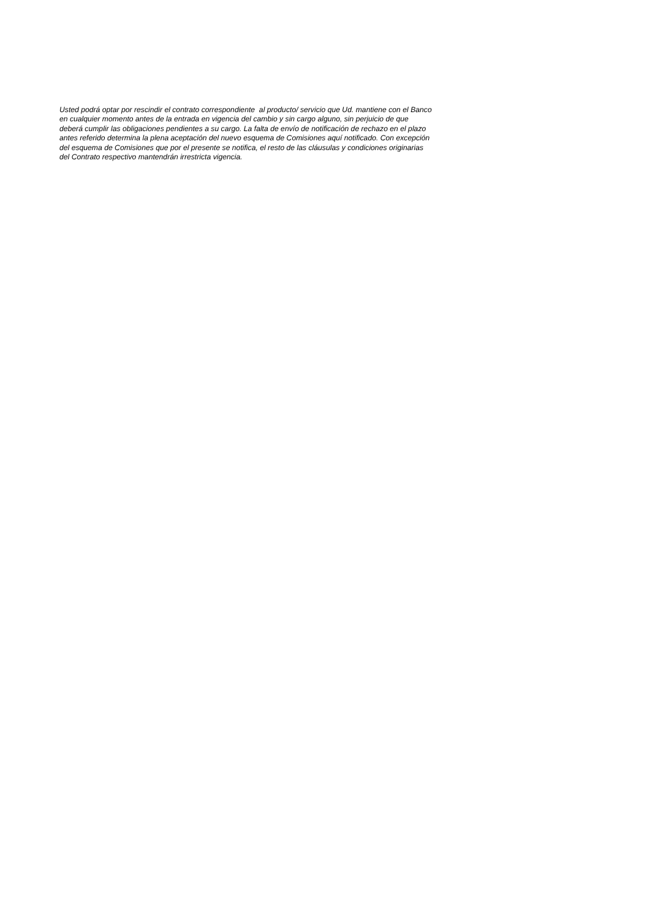Usted podrá optar por rescindir el contrato correspondiente al producto/ servicio que Ud. mantiene con el Banco
en cualquier momento antes de la entrada en vigencia del cambio y sin cargo alguno, sin perjuicio de que
deberá cumplir las obligaciones pendientes a su cargo. La falta de envío de notificación de rechazo en el plazo
antes referido determina la plena aceptación del nuevo esquema de Comisiones aquí notificado. Con excepción
del esquema de Comisiones que por el presente se notifica, el resto de las cláusulas y condiciones originarias
del Contrato respectivo mantendrán irrestricta vigencia.